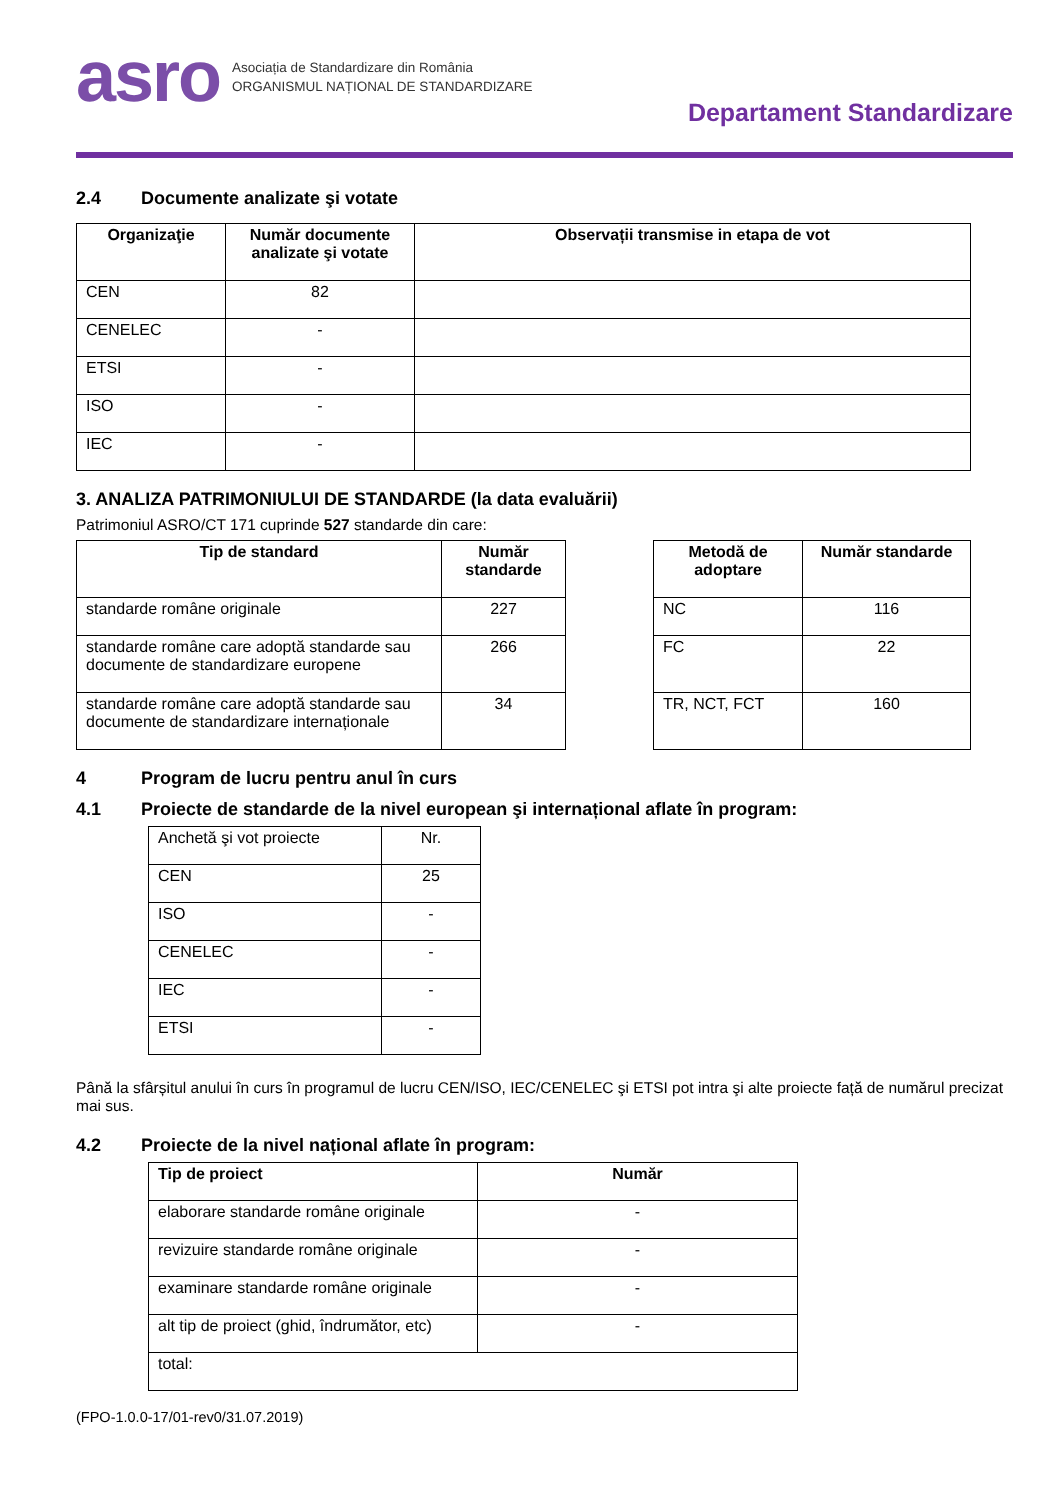asro
Asociația de Standardizare din România
ORGANISMUL NAȚIONAL DE STANDARDIZARE
Departament Standardizare
2.4 Documente analizate şi votate
| Organizaţie | Număr documente analizate şi votate | Observații transmise in etapa de vot |
| --- | --- | --- |
| CEN | 82 | |
| CENELEC | - | |
| ETSI | - | |
| ISO | - | |
| IEC | - | |
3. ANALIZA PATRIMONIULUI DE STANDARDE (la data evaluării)
Patrimoniul ASRO/CT 171 cuprinde 527 standarde din care:
| Tip de standard | Număr standarde |
| --- | --- |
| standarde române originale | 227 |
| standarde române care adoptă standarde sau documente de standardizare europene | 266 |
| standarde române care adoptă standarde sau documente de standardizare internaționale | 34 |
| Metodă de adoptare | Număr standarde |
| --- | --- |
| NC | 116 |
| FC | 22 |
| TR, NCT, FCT | 160 |
4 Program de lucru pentru anul în curs
4.1 Proiecte de standarde de la nivel european şi internațional aflate în program:
| Anchetă şi vot proiecte | Nr. |
| CEN | 25 |
| ISO | - |
| CENELEC | - |
| IEC | - |
| ETSI | - |
Până la sfârșitul anului în curs în programul de lucru CEN/ISO, IEC/CENELEC şi ETSI pot intra şi alte proiecte față de numărul precizat mai sus.
4.2 Proiecte de la nivel național aflate în program:
| Tip de proiect | Număr |
| --- | --- |
| elaborare standarde române originale | - |
| revizuire standarde române originale | - |
| examinare standarde române originale | - |
| alt tip de proiect (ghid, îndrumător, etc) | - |
| total: | |
(FPO-1.0.0-17/01-rev0/31.07.2019)